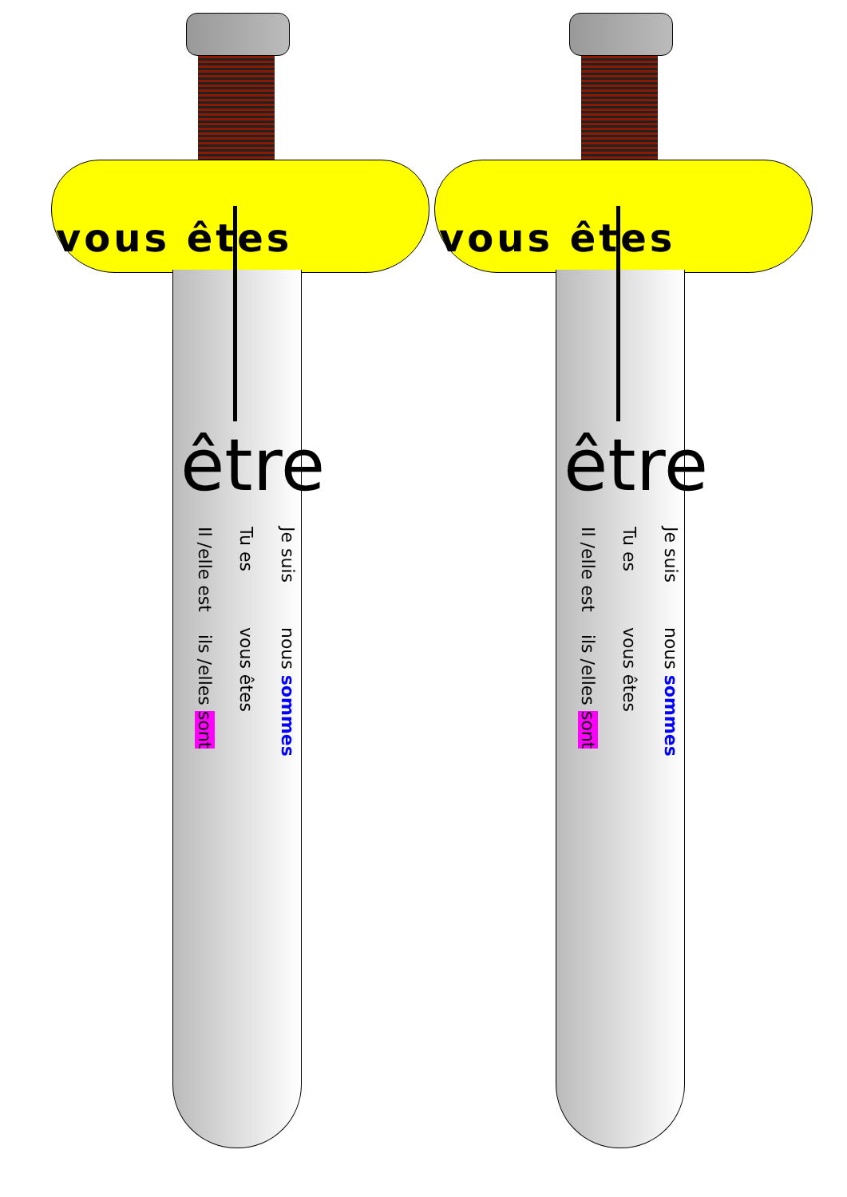vous êtes
être
Je suis nous sommes
Tu es vous êtes
Il /elle est ils /elles sont
vous êtes
être
Je suis nous sommes
Tu es vous êtes
Il /elle est ils /elles sont